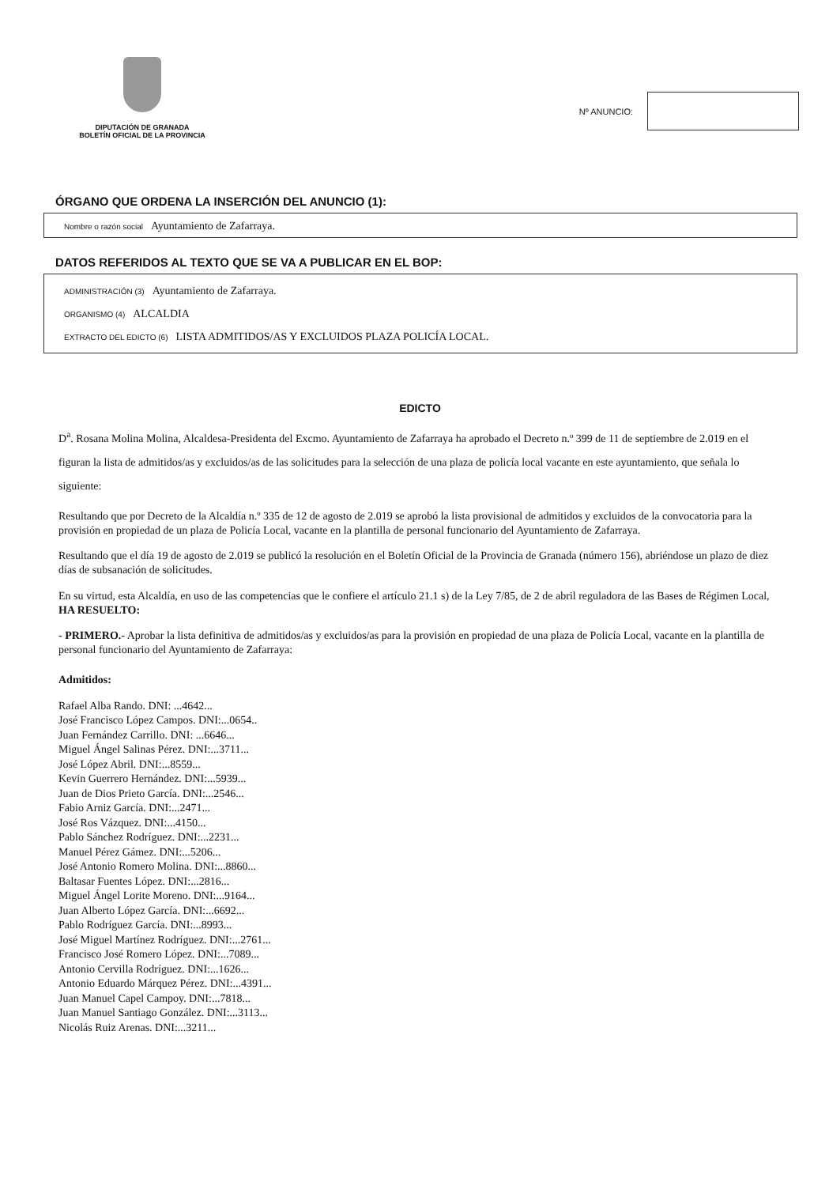DIPUTACIÓN DE GRANADA
BOLETÍN OFICIAL DE LA PROVINCIA
Nº ANUNCIO:
ÓRGANO QUE ORDENA LA INSERCIÓN DEL ANUNCIO (1):
Nombre o razón social Ayuntamiento de Zafarraya.
DATOS REFERIDOS AL TEXTO QUE SE VA A PUBLICAR EN EL BOP:
ADMINISTRACIÓN (3) Ayuntamiento de Zafarraya.
ORGANISMO (4) ALCALDIA
EXTRACTO DEL EDICTO (6) LISTA ADMITIDOS/AS Y EXCLUIDOS PLAZA POLICÍA LOCAL.
EDICTO
D<sup>a</sup>. Rosana Molina Molina, Alcaldesa-Presidenta del Excmo. Ayuntamiento de Zafarraya ha aprobado el Decreto n.º 399 de 11 de septiembre de 2.019 en el figuran la lista de admitidos/as y excluidos/as de las solicitudes para la selección de una plaza de policía local vacante en este ayuntamiento, que señala lo siguiente:
Resultando que por Decreto de la Alcaldía n.º 335 de 12 de agosto de 2.019 se aprobó la lista provisional de admitidos y excluidos de la convocatoria para la provisión en propiedad de un plaza de Policía Local, vacante en la plantilla de personal funcionario del Ayuntamiento de Zafarraya.
Resultando que el día 19 de agosto de 2.019 se publicó la resolución en el Boletín Oficial de la Provincia de Granada (número 156), abriéndose un plazo de diez días de subsanación de solicitudes.
En su virtud, esta Alcaldía, en uso de las competencias que le confiere el artículo 21.1 s) de la Ley 7/85, de 2 de abril reguladora de las Bases de Régimen Local, HA RESUELTO:
- PRIMERO.- Aprobar la lista definitiva de admitidos/as y excluidos/as para la provisión en propiedad de una plaza de Policía Local, vacante en la plantilla de personal funcionario del Ayuntamiento de Zafarraya:
Admitidos:
Rafael Alba Rando. DNI: ...4642...
José Francisco López Campos. DNI:...0654..
Juan Fernández Carrillo. DNI: ...6646...
Miguel Ángel Salinas Pérez. DNI:...3711...
José López Abril. DNI:...8559...
Kevin Guerrero Hernández. DNI:...5939...
Juan de Dios Prieto García. DNI:...2546...
Fabio Arniz García. DNI:...2471...
José Ros Vázquez. DNI:...4150...
Pablo Sánchez Rodríguez. DNI:...2231...
Manuel Pérez Gámez. DNI:...5206...
José Antonio Romero Molina. DNI:...8860...
Baltasar Fuentes López. DNI:...2816...
Miguel Ángel Lorite Moreno. DNI:...9164...
Juan Alberto López García. DNI:...6692...
Pablo Rodríguez García. DNI:...8993...
José Miguel Martínez Rodríguez. DNI:...2761...
Francisco José Romero López. DNI:...7089...
Antonio Cervilla Rodríguez. DNI:...1626...
Antonio Eduardo Márquez Pérez. DNI:...4391...
Juan Manuel Capel Campoy. DNI:...7818...
Juan Manuel Santiago González. DNI:...3113...
Nicolás Ruiz Arenas. DNI:...3211...